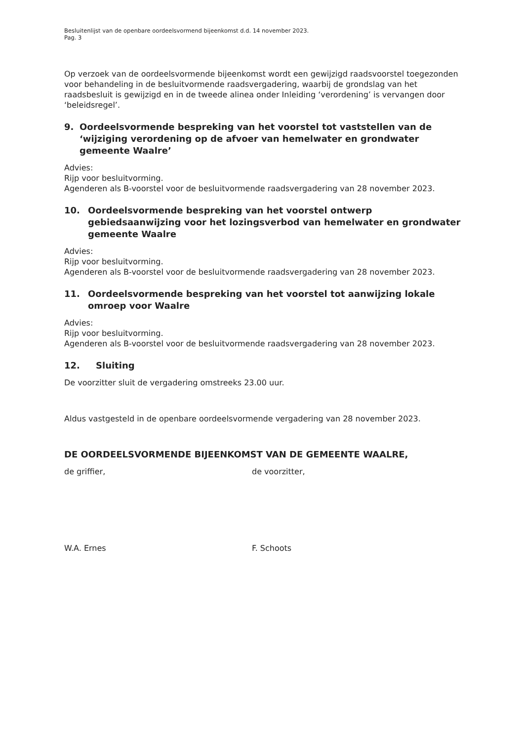Besluitenlijst van de openbare oordeelsvormend bijeenkomst d.d. 14 november 2023.
Pag. 3
Op verzoek van de oordeelsvormende bijeenkomst wordt een gewijzigd raadsvoorstel toegezonden voor behandeling in de besluitvormende raadsvergadering, waarbij de grondslag van het raadsbesluit is gewijzigd en in de tweede alinea onder Inleiding ‘verordening’ is vervangen door ‘beleidsregel’.
9. Oordeelsvormende bespreking van het voorstel tot vaststellen van de ‘wijziging verordening op de afvoer van hemelwater en grondwater gemeente Waalre’
Advies:
Rijp voor besluitvorming.
Agenderen als B-voorstel voor de besluitvormende raadsvergadering van 28 november 2023.
10. Oordeelsvormende bespreking van het voorstel ontwerp gebiedsaanwijzing voor het lozingsverbod van hemelwater en grondwater gemeente Waalre
Advies:
Rijp voor besluitvorming.
Agenderen als B-voorstel voor de besluitvormende raadsvergadering van 28 november 2023.
11. Oordeelsvormende bespreking van het voorstel tot aanwijzing lokale omroep voor Waalre
Advies:
Rijp voor besluitvorming.
Agenderen als B-voorstel voor de besluitvormende raadsvergadering van 28 november 2023.
12. Sluiting
De voorzitter sluit de vergadering omstreeks 23.00 uur.
Aldus vastgesteld in de openbare oordeelsvormende vergadering van 28 november 2023.
DE OORDEELSVORMENDE BIJEENKOMST VAN DE GEMEENTE WAALRE,
de griffier, de voorzitter,
W.A. Ernes F. Schoots